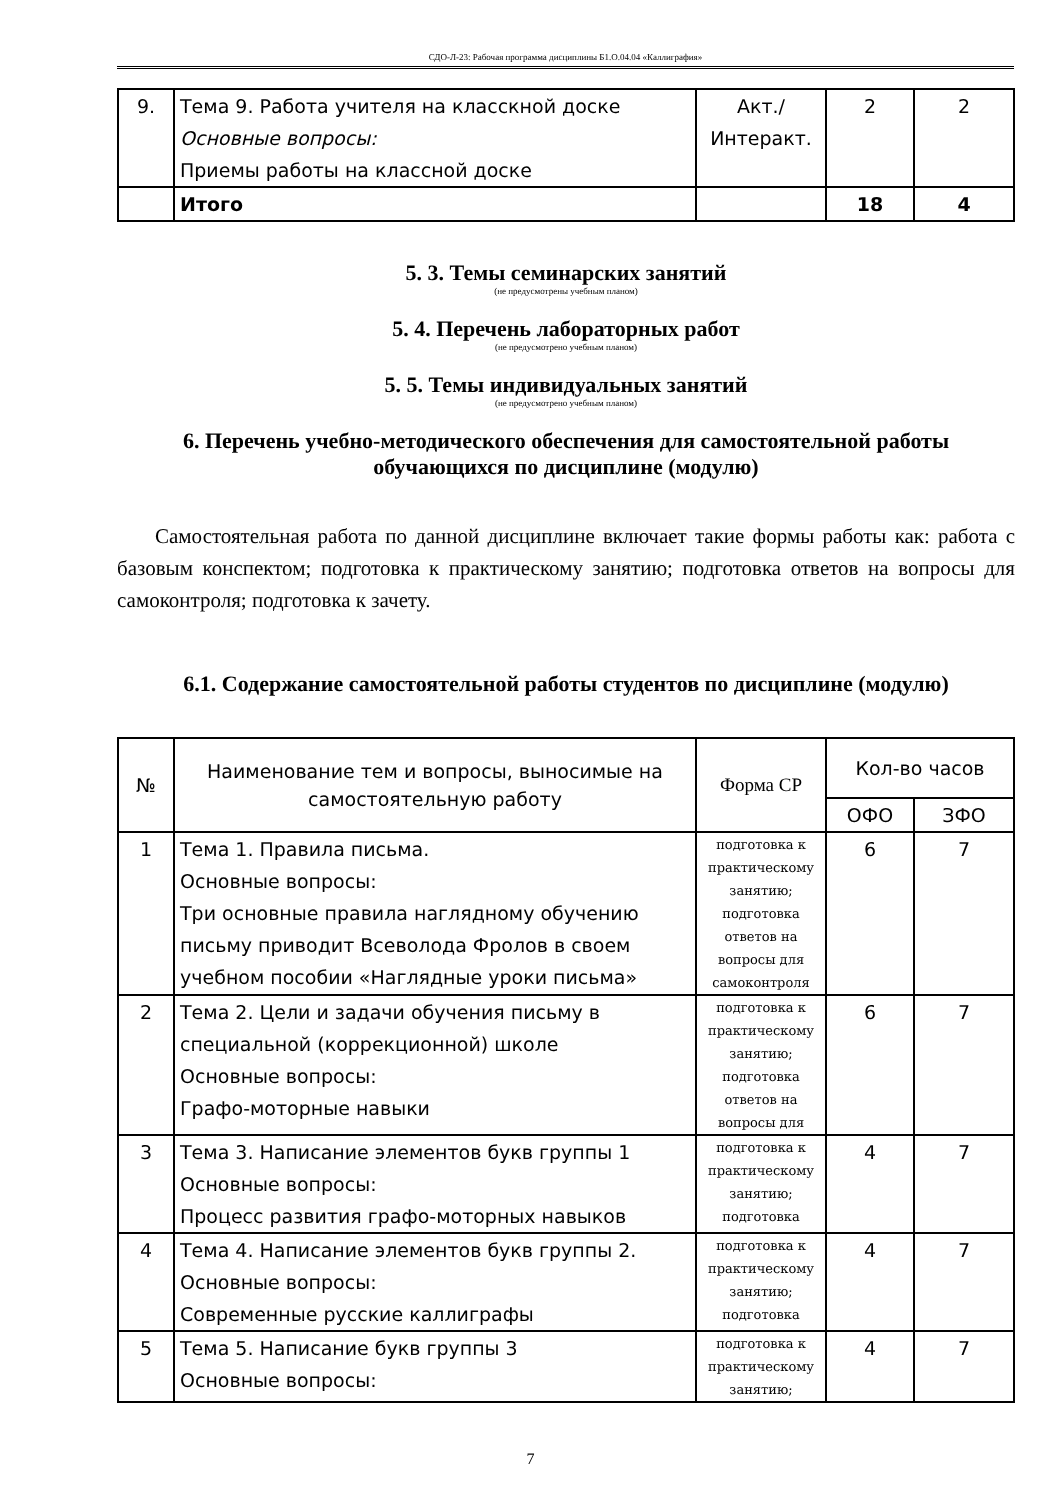СДО-Л-23: Рабочая программа дисциплины Б1.О.04.04 «Каллиграфия»
| 9. | Тема 9. Работа учителя на класскной доске Основные вопросы: Приемы работы на классной доске | Акт./ Интеракт. | 2 | 2 |
| | Итого | | 18 | 4 |
5. 3. Темы семинарских занятий
(не предусмотрены учебным планом)
5. 4. Перечень лабораторных работ
(не предусмотрено учебным планом)
5. 5. Темы индивидуальных занятий
(не предусмотрено учебным планом)
6. Перечень учебно-методического обеспечения для самостоятельной работы обучающихся по дисциплине (модулю)
Самостоятельная работа по данной дисциплине включает такие формы работы как: работа с базовым конспектом; подготовка к практическому занятию; подготовка ответов на вопросы для самоконтроля; подготовка к зачету.
6.1. Содержание самостоятельной работы студентов по дисциплине (модулю)
| № | Наименование тем и вопросы, выносимые на самостоятельную работу | Форма СР | Кол-во часов | |
| | | | ОФО | ЗФО |
| 1 | Тема 1. Правила письма. Основные вопросы: Три основные правила наглядному обучению письму приводит Всеволода Фролов в своем учебном пособии «Наглядные уроки письма» | подготовка к практическому занятию; подготовка ответов на вопросы для самоконтроля | 6 | 7 |
| 2 | Тема 2. Цели и задачи обучения письму в специальной (коррекционной) школе Основные вопросы: Графо-моторные навыки | подготовка к практическому занятию; подготовка ответов на вопросы для | 6 | 7 |
| 3 | Тема 3. Написание элементов букв группы 1 Основные вопросы: Процесс развития графо-моторных навыков | подготовка к практическому занятию; подготовка | 4 | 7 |
| 4 | Тема 4. Написание элементов букв группы 2. Основные вопросы: Современные русские каллиграфы | подготовка к практическому занятию; подготовка | 4 | 7 |
| 5 | Тема 5. Написание букв группы 3 Основные вопросы: | подготовка к практическому занятию; | 4 | 7 |
7